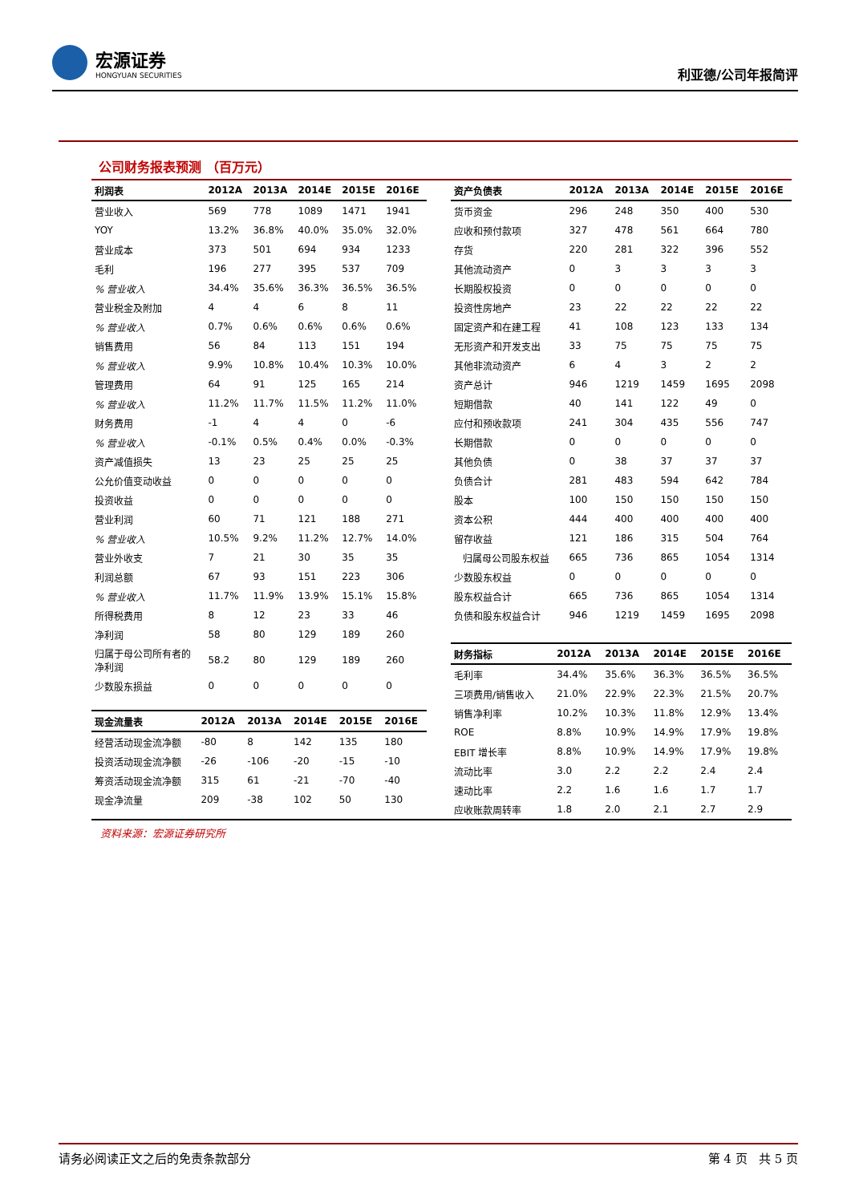宏源证券
HONGYUAN SECURITIES
利亚德/公司年报简评
公司财务报表预测 （百万元）
| 利润表 | 2012A | 2013A | 2014E | 2015E | 2016E |
| --- | --- | --- | --- | --- | --- |
| 营业收入 | 569 | 778 | 1089 | 1471 | 1941 |
| YOY | 13.2% | 36.8% | 40.0% | 35.0% | 32.0% |
| 营业成本 | 373 | 501 | 694 | 934 | 1233 |
| 毛利 | 196 | 277 | 395 | 537 | 709 |
| % 营业收入 | 34.4% | 35.6% | 36.3% | 36.5% | 36.5% |
| 营业税金及附加 | 4 | 4 | 6 | 8 | 11 |
| % 营业收入 | 0.7% | 0.6% | 0.6% | 0.6% | 0.6% |
| 销售费用 | 56 | 84 | 113 | 151 | 194 |
| % 营业收入 | 9.9% | 10.8% | 10.4% | 10.3% | 10.0% |
| 管理费用 | 64 | 91 | 125 | 165 | 214 |
| % 营业收入 | 11.2% | 11.7% | 11.5% | 11.2% | 11.0% |
| 财务费用 | -1 | 4 | 4 | 0 | -6 |
| % 营业收入 | -0.1% | 0.5% | 0.4% | 0.0% | -0.3% |
| 资产减值损失 | 13 | 23 | 25 | 25 | 25 |
| 公允价值变动收益 | 0 | 0 | 0 | 0 | 0 |
| 投资收益 | 0 | 0 | 0 | 0 | 0 |
| 营业利润 | 60 | 71 | 121 | 188 | 271 |
| % 营业收入 | 10.5% | 9.2% | 11.2% | 12.7% | 14.0% |
| 营业外收支 | 7 | 21 | 30 | 35 | 35 |
| 利润总额 | 67 | 93 | 151 | 223 | 306 |
| % 营业收入 | 11.7% | 11.9% | 13.9% | 15.1% | 15.8% |
| 所得税费用 | 8 | 12 | 23 | 33 | 46 |
| 净利润 | 58 | 80 | 129 | 189 | 260 |
| 归属于母公司所有者的 净利润 | 58.2 | 80 | 129 | 189 | 260 |
| 少数股东损益 | 0 | 0 | 0 | 0 | 0 |
| 现金流量表 | 2012A | 2013A | 2014E | 2015E | 2016E |
| --- | --- | --- | --- | --- | --- |
| 经营活动现金流净额 | -80 | 8 | 142 | 135 | 180 |
| 投资活动现金流净额 | -26 | -106 | -20 | -15 | -10 |
| 筹资活动现金流净额 | 315 | 61 | -21 | -70 | -40 |
| 现金净流量 | 209 | -38 | 102 | 50 | 130 |
| 资产负债表 | 2012A | 2013A | 2014E | 2015E | 2016E |
| --- | --- | --- | --- | --- | --- |
| 货币资金 | 296 | 248 | 350 | 400 | 530 |
| 应收和预付款项 | 327 | 478 | 561 | 664 | 780 |
| 存货 | 220 | 281 | 322 | 396 | 552 |
| 其他流动资产 | 0 | 3 | 3 | 3 | 3 |
| 长期股权投资 | 0 | 0 | 0 | 0 | 0 |
| 投资性房地产 | 23 | 22 | 22 | 22 | 22 |
| 固定资产和在建工程 | 41 | 108 | 123 | 133 | 134 |
| 无形资产和开发支出 | 33 | 75 | 75 | 75 | 75 |
| 其他非流动资产 | 6 | 4 | 3 | 2 | 2 |
| 资产总计 | 946 | 1219 | 1459 | 1695 | 2098 |
| 短期借款 | 40 | 141 | 122 | 49 | 0 |
| 应付和预收款项 | 241 | 304 | 435 | 556 | 747 |
| 长期借款 | 0 | 0 | 0 | 0 | 0 |
| 其他负债 | 0 | 38 | 37 | 37 | 37 |
| 负债合计 | 281 | 483 | 594 | 642 | 784 |
| 股本 | 100 | 150 | 150 | 150 | 150 |
| 资本公积 | 444 | 400 | 400 | 400 | 400 |
| 留存收益 | 121 | 186 | 315 | 504 | 764 |
| 归属母公司股东权益 | 665 | 736 | 865 | 1054 | 1314 |
| 少数股东权益 | 0 | 0 | 0 | 0 | 0 |
| 股东权益合计 | 665 | 736 | 865 | 1054 | 1314 |
| 负债和股东权益合计 | 946 | 1219 | 1459 | 1695 | 2098 |
| 财务指标 | 2012A | 2013A | 2014E | 2015E | 2016E |
| --- | --- | --- | --- | --- | --- |
| 毛利率 | 34.4% | 35.6% | 36.3% | 36.5% | 36.5% |
| 三项费用/销售收入 | 21.0% | 22.9% | 22.3% | 21.5% | 20.7% |
| 销售净利率 | 10.2% | 10.3% | 11.8% | 12.9% | 13.4% |
| ROE | 8.8% | 10.9% | 14.9% | 17.9% | 19.8% |
| EBIT 增长率 | 8.8% | 10.9% | 14.9% | 17.9% | 19.8% |
| 流动比率 | 3.0 | 2.2 | 2.2 | 2.4 | 2.4 |
| 速动比率 | 2.2 | 1.6 | 1.6 | 1.7 | 1.7 |
| 应收账款周转率 | 1.8 | 2.0 | 2.1 | 2.7 | 2.9 |
资料来源：宏源证券研究所
请务必阅读正文之后的免责条款部分 第 4 页 共 5 页